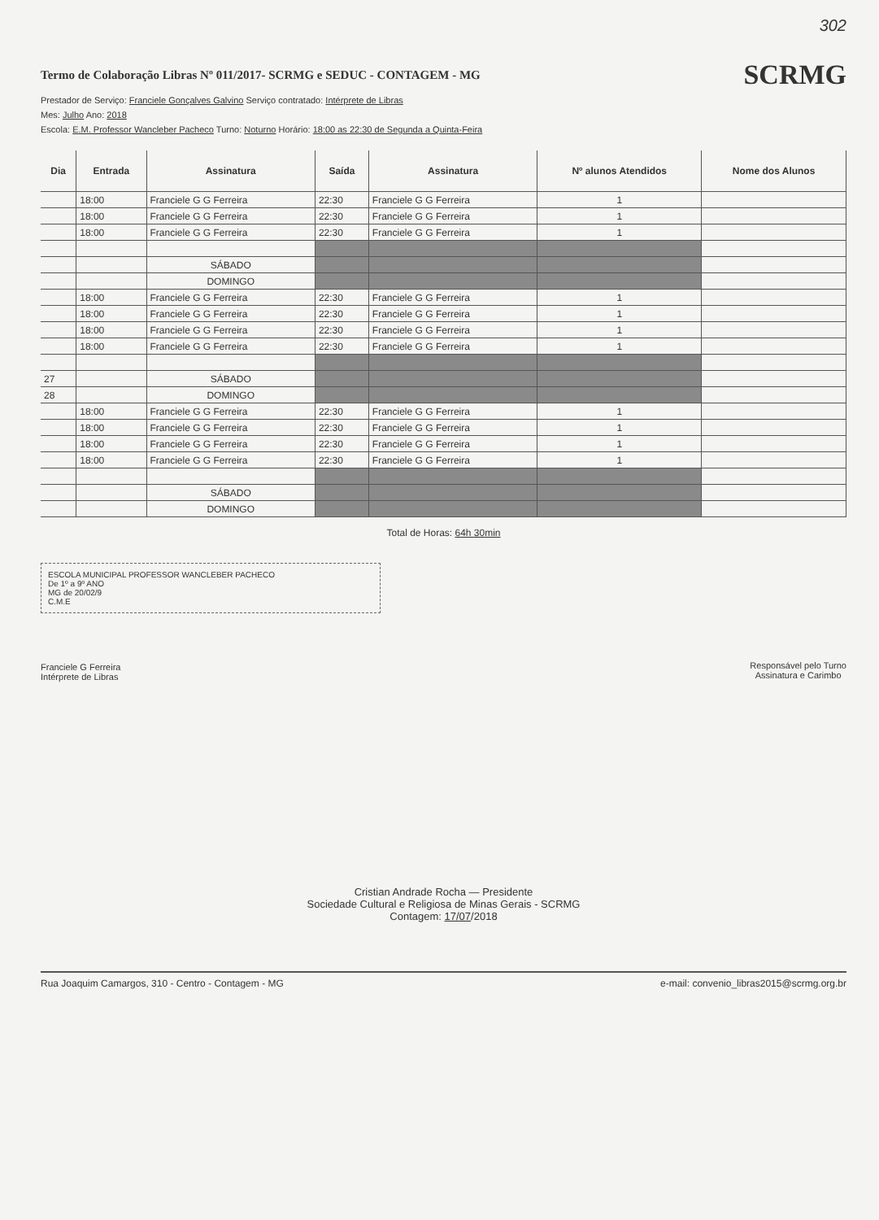302
Termo de Colaboração Libras Nº 011/2017- SCRMG e SEDUC - CONTAGEM - MG
SCRMG
Prestador de Serviço: Franciele Gonçalves Galvino Serviço contratado: Intérprete de Libras
Mes: Julho Ano: 2018
Escola: E.M. Professor Wancleber Pacheco Turno: Noturno Horário: 18:00 as 22:30 de Segunda a Quinta-Feira
| Dia | Entrada | Assinatura | Saída | Assinatura | Nº alunos Atendidos | Nome dos Alunos |
| --- | --- | --- | --- | --- | --- | --- |
| | 18:00 | Franciele G G Ferreira | 22:30 | Franciele G G Ferreira | 1 | |
| | 18:00 | Franciele G G Ferreira | 22:30 | Franciele G G Ferreira | 1 | |
| | 18:00 | Franciele G G Ferreira | 22:30 | Franciele G G Ferreira | 1 | |
| | | SÁBADO | | | | |
| | | DOMINGO | | | | |
| | 18:00 | Franciele G G Ferreira | 22:30 | Franciele G G Ferreira | 1 | |
| | 18:00 | Franciele G G Ferreira | 22:30 | Franciele G G Ferreira | 1 | |
| | 18:00 | Franciele G G Ferreira | 22:30 | Franciele G G Ferreira | 1 | |
| | 18:00 | Franciele G G Ferreira | 22:30 | Franciele G G Ferreira | 1 | |
| 27 | | SÁBADO | | | | |
| 28 | | DOMINGO | | | | |
| | 18:00 | Franciele G G Ferreira | 22:30 | Franciele G G Ferreira | 1 | |
| | 18:00 | Franciele G G Ferreira | 22:30 | Franciele G G Ferreira | 1 | |
| | 18:00 | Franciele G G Ferreira | 22:30 | Franciele G G Ferreira | 1 | |
| | 18:00 | Franciele G G Ferreira | 22:30 | Franciele G G Ferreira | 1 | |
| | | SÁBADO | | | | |
| | | DOMINGO | | | | |
Total de Horas: 64h 30min
ESCOLA MUNICIPAL PROFESSOR WANCLEBER PACHECO
De 1º a 9º ANO
MG de 20/02/9
C.M.E
Franciele G Ferreira
Intérprete de Libras
Responsável pelo Turno
Assinatura e Carimbo
Cristian Andrade Rocha — Presidente
Sociedade Cultural e Religiosa de Minas Gerais - SCRMG
Contagem: 17/07/2018
Rua Joaquim Camargos, 310 - Centro - Contagem - MG e-mail: convenio_libras2015@scrmg.org.br